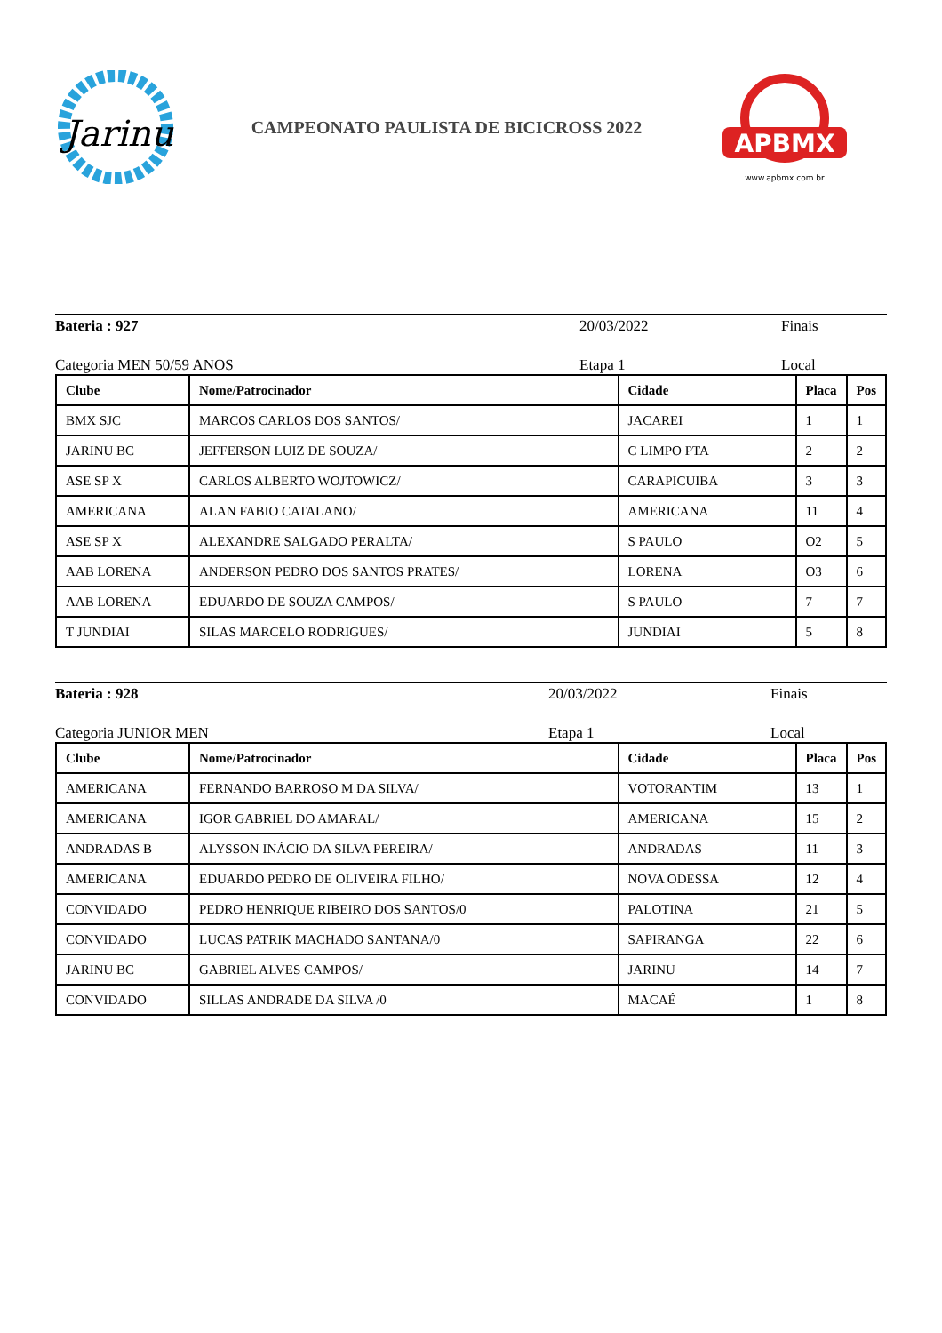Jarinu
CAMPEONATO PAULISTA DE BICICROSS 2022
APBMX
www.apbmx.com.br
Bateria : 927 20/03/2022 Finais
Categoria MEN 50/59 ANOS Etapa 1 Local
| Clube | Nome/Patrocinador | Cidade | Placa | Pos |
| --- | --- | --- | --- | --- |
| BMX SJC | MARCOS CARLOS DOS SANTOS/ | JACAREI | 1 | 1 |
| JARINU BC | JEFFERSON LUIZ DE SOUZA/ | C LIMPO PTA | 2 | 2 |
| ASE SP X | CARLOS ALBERTO WOJTOWICZ/ | CARAPICUIBA | 3 | 3 |
| AMERICANA | ALAN FABIO CATALANO/ | AMERICANA | 11 | 4 |
| ASE SP X | ALEXANDRE SALGADO PERALTA/ | S PAULO | O2 | 5 |
| AAB LORENA | ANDERSON PEDRO DOS SANTOS PRATES/ | LORENA | O3 | 6 |
| AAB LORENA | EDUARDO DE SOUZA CAMPOS/ | S PAULO | 7 | 7 |
| T JUNDIAI | SILAS MARCELO RODRIGUES/ | JUNDIAI | 5 | 8 |
Bateria : 928 20/03/2022 Finais
Categoria JUNIOR MEN Etapa 1 Local
| Clube | Nome/Patrocinador | Cidade | Placa | Pos |
| --- | --- | --- | --- | --- |
| AMERICANA | FERNANDO BARROSO M DA SILVA/ | VOTORANTIM | 13 | 1 |
| AMERICANA | IGOR GABRIEL DO AMARAL/ | AMERICANA | 15 | 2 |
| ANDRADAS B | ALYSSON INÁCIO DA SILVA PEREIRA/ | ANDRADAS | 11 | 3 |
| AMERICANA | EDUARDO PEDRO DE OLIVEIRA FILHO/ | NOVA ODESSA | 12 | 4 |
| CONVIDADO | PEDRO HENRIQUE RIBEIRO DOS SANTOS/0 | PALOTINA | 21 | 5 |
| CONVIDADO | LUCAS PATRIK MACHADO SANTANA/0 | SAPIRANGA | 22 | 6 |
| JARINU BC | GABRIEL ALVES CAMPOS/ | JARINU | 14 | 7 |
| CONVIDADO | SILLAS ANDRADE DA SILVA /0 | MACAÉ | 1 | 8 |